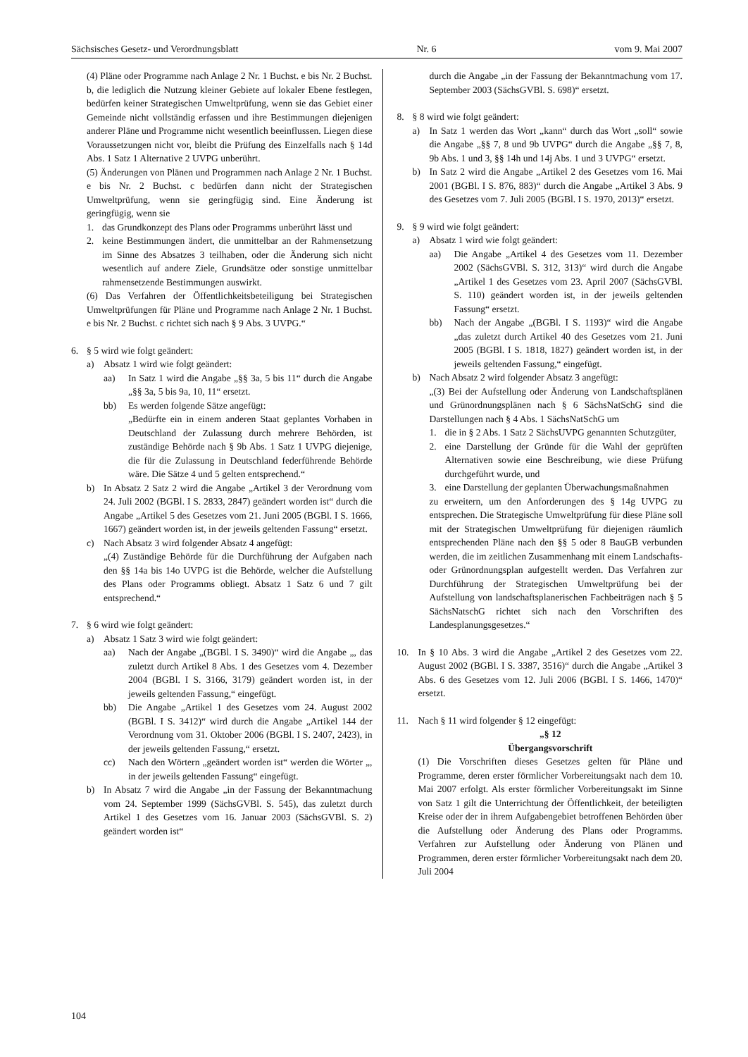Sächsisches Gesetz- und Verordnungsblatt Nr. 6 vom 9. Mai 2007
(4) Pläne oder Programme nach Anlage 2 Nr. 1 Buchst. e bis Nr. 2 Buchst. b, die lediglich die Nutzung kleiner Gebiete auf lokaler Ebene festlegen, bedürfen keiner Strategischen Umweltprüfung, wenn sie das Gebiet einer Gemeinde nicht vollständig erfassen und ihre Bestimmungen diejenigen anderer Pläne und Programme nicht wesentlich beeinflussen. Liegen diese Voraussetzungen nicht vor, bleibt die Prüfung des Einzelfalls nach § 14d Abs. 1 Satz 1 Alternative 2 UVPG unberührt.
(5) Änderungen von Plänen und Programmen nach Anlage 2 Nr. 1 Buchst. e bis Nr. 2 Buchst. c bedürfen dann nicht der Strategischen Umweltprüfung, wenn sie geringfügig sind. Eine Änderung ist geringfügig, wenn sie
1. das Grundkonzept des Plans oder Programms unberührt lässt und
2. keine Bestimmungen ändert, die unmittelbar an der Rahmensetzung im Sinne des Absatzes 3 teilhaben, oder die Änderung sich nicht wesentlich auf andere Ziele, Grundsätze oder sonstige unmittelbar rahmensetzende Bestimmungen auswirkt.
(6) Das Verfahren der Öffentlichkeitsbeteiligung bei Strategischen Umweltprüfungen für Pläne und Programme nach Anlage 2 Nr. 1 Buchst. e bis Nr. 2 Buchst. c richtet sich nach § 9 Abs. 3 UVPG.“
6. § 5 wird wie folgt geändert:
a) Absatz 1 wird wie folgt geändert:
aa) In Satz 1 wird die Angabe „§§ 3a, 5 bis 11“ durch die Angabe „§§ 3a, 5 bis 9a, 10, 11“ ersetzt.
bb) Es werden folgende Sätze angefügt:
„Bedürfte ein in einem anderen Staat geplantes Vorhaben in Deutschland der Zulassung durch mehrere Behörden, ist zuständige Behörde nach § 9b Abs. 1 Satz 1 UVPG diejenige, die für die Zulassung in Deutschland federführende Behörde wäre. Die Sätze 4 und 5 gelten entsprechend.“
b) In Absatz 2 Satz 2 wird die Angabe „Artikel 3 der Verordnung vom 24. Juli 2002 (BGBl. I S. 2833, 2847) geändert worden ist“ durch die Angabe „Artikel 5 des Gesetzes vom 21. Juni 2005 (BGBl. I S. 1666, 1667) geändert worden ist, in der jeweils geltenden Fassung“ ersetzt.
c) Nach Absatz 3 wird folgender Absatz 4 angefügt:
„(4) Zuständige Behörde für die Durchführung der Aufgaben nach den §§ 14a bis 14o UVPG ist die Behörde, welcher die Aufstellung des Plans oder Programms obliegt. Absatz 1 Satz 6 und 7 gilt entsprechend.“
7. § 6 wird wie folgt geändert:
a) Absatz 1 Satz 3 wird wie folgt geändert:
aa) Nach der Angabe „(BGBl. I S. 3490)“ wird die Angabe „, das zuletzt durch Artikel 8 Abs. 1 des Gesetzes vom 4. Dezember 2004 (BGBl. I S. 3166, 3179) geändert worden ist, in der jeweils geltenden Fassung,“ eingefügt.
bb) Die Angabe „Artikel 1 des Gesetzes vom 24. August 2002 (BGBl. I S. 3412)“ wird durch die Angabe „Artikel 144 der Verordnung vom 31. Oktober 2006 (BGBl. I S. 2407, 2423), in der jeweils geltenden Fassung,“ ersetzt.
cc) Nach den Wörtern „geändert worden ist“ werden die Wörter „, in der jeweils geltenden Fassung“ eingefügt.
b) In Absatz 7 wird die Angabe „in der Fassung der Bekanntmachung vom 24. September 1999 (SächsGVBl. S. 545), das zuletzt durch Artikel 1 des Gesetzes vom 16. Januar 2003 (SächsGVBl. S. 2) geändert worden ist“
durch die Angabe „in der Fassung der Bekanntmachung vom 17. September 2003 (SächsGVBl. S. 698)“ ersetzt.
8. § 8 wird wie folgt geändert:
a) In Satz 1 werden das Wort „kann“ durch das Wort „soll“ sowie die Angabe „§§ 7, 8 und 9b UVPG“ durch die Angabe „§§ 7, 8, 9b Abs. 1 und 3, §§ 14h und 14j Abs. 1 und 3 UVPG“ ersetzt.
b) In Satz 2 wird die Angabe „Artikel 2 des Gesetzes vom 16. Mai 2001 (BGBl. I S. 876, 883)“ durch die Angabe „Artikel 3 Abs. 9 des Gesetzes vom 7. Juli 2005 (BGBl. I S. 1970, 2013)“ ersetzt.
9. § 9 wird wie folgt geändert:
a) Absatz 1 wird wie folgt geändert:
aa) Die Angabe „Artikel 4 des Gesetzes vom 11. Dezember 2002 (SächsGVBl. S. 312, 313)“ wird durch die Angabe „Artikel 1 des Gesetzes vom 23. April 2007 (SächsGVBl. S. 110) geändert worden ist, in der jeweils geltenden Fassung“ ersetzt.
bb) Nach der Angabe „(BGBl. I S. 1193)“ wird die Angabe „das zuletzt durch Artikel 40 des Gesetzes vom 21. Juni 2005 (BGBl. I S. 1818, 1827) geändert worden ist, in der jeweils geltenden Fassung,“ eingefügt.
b) Nach Absatz 2 wird folgender Absatz 3 angefügt:
„(3) Bei der Aufstellung oder Änderung von Landschaftsplänen und Grünordnungsplänen nach § 6 SächsNatSchG sind die Darstellungen nach § 4 Abs. 1 SächsNatSchG um
1. die in § 2 Abs. 1 Satz 2 SächsUVPG genannten Schutzgüter,
2. eine Darstellung der Gründe für die Wahl der geprüften Alternativen sowie eine Beschreibung, wie diese Prüfung durchgeführt wurde, und
3. eine Darstellung der geplanten Überwachungsmaßnahmen
zu erweitern, um den Anforderungen des § 14g UVPG zu entsprechen. Die Strategische Umweltprüfung für diese Pläne soll mit der Strategischen Umweltprüfung für diejenigen räumlich entsprechenden Pläne nach den §§ 5 oder 8 BauGB verbunden werden, die im zeitlichen Zusammenhang mit einem Landschafts- oder Grünordnungsplan aufgestellt werden. Das Verfahren zur Durchführung der Strategischen Umweltprüfung bei der Aufstellung von landschaftsplanerischen Fachbeiträgen nach § 5 SächsNatschG richtet sich nach den Vorschriften des Landesplanungsgesetzes.“
10. In § 10 Abs. 3 wird die Angabe „Artikel 2 des Gesetzes vom 22. August 2002 (BGBl. I S. 3387, 3516)“ durch die Angabe „Artikel 3 Abs. 6 des Gesetzes vom 12. Juli 2006 (BGBl. I S. 1466, 1470)“ ersetzt.
11. Nach § 11 wird folgender § 12 eingefügt:
„§ 12
Übergangsvorschrift
(1) Die Vorschriften dieses Gesetzes gelten für Pläne und Programme, deren erster förmlicher Vorbereitungsakt nach dem 10. Mai 2007 erfolgt. Als erster förmlicher Vorbereitungsakt im Sinne von Satz 1 gilt die Unterrichtung der Öffentlichkeit, der beteiligten Kreise oder der in ihrem Aufgabengebiet betroffenen Behörden über die Aufstellung oder Änderung des Plans oder Programms. Verfahren zur Aufstellung oder Änderung von Plänen und Programmen, deren erster förmlicher Vorbereitungsakt nach dem 20. Juli 2004
104